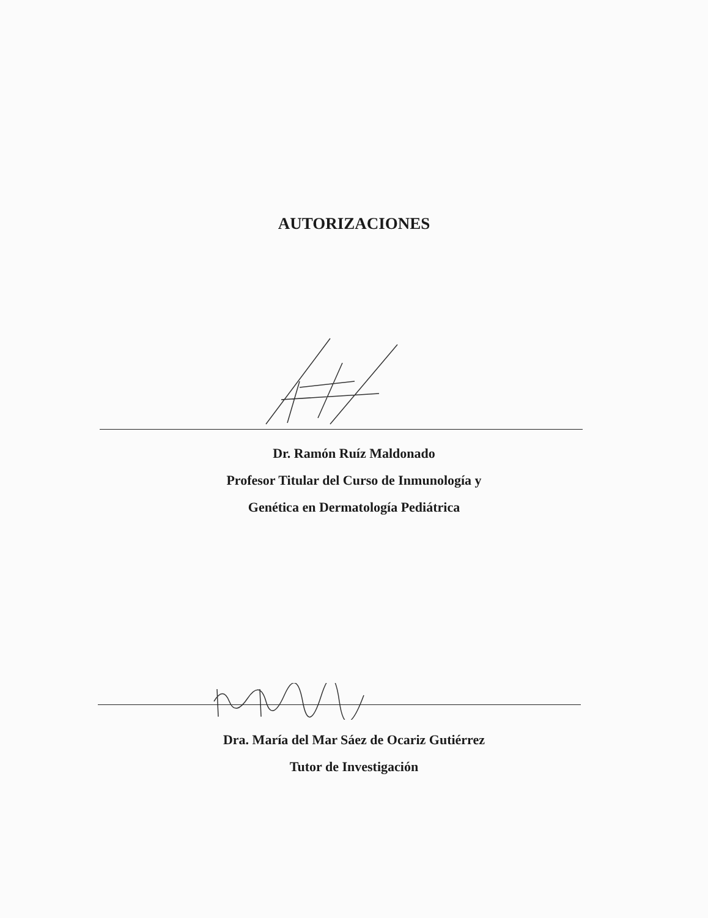AUTORIZACIONES
Dr. Ramón Ruíz Maldonado
Profesor Titular del Curso de Inmunología y
Genética en Dermatología Pediátrica
Dra. María del Mar Sáez de Ocariz Gutiérrez
Tutor de Investigación